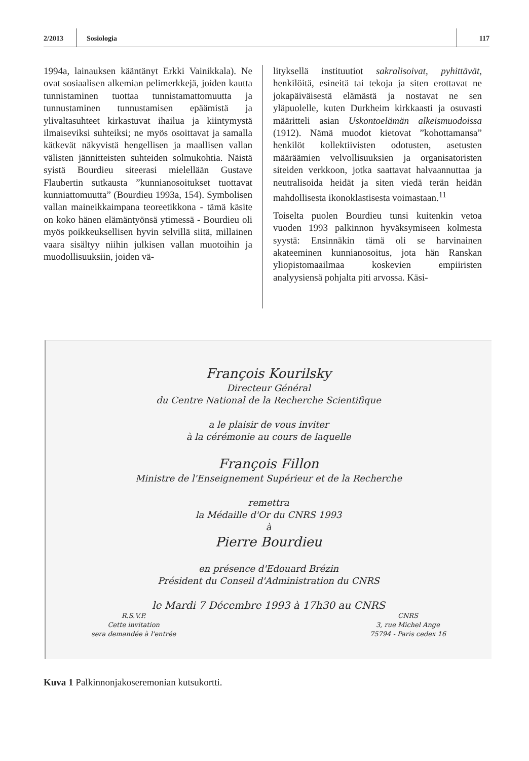2/2013 Sosiologia 117
1994a, lainauksen kääntänyt Erkki Vainikkala). Ne ovat sosiaalisen alkemian pelimerkkejä, joiden kautta tunnistaminen tuottaa tunnistamattomuutta ja tunnustaminen tunnustamisen epäämistä ja ylivaltasuhteet kirkastuvat ihailua ja kiintymystä ilmaiseviksi suhteiksi; ne myös osoittavat ja samalla kätkevät näkyvistä hengellisen ja maallisen vallan välisten jännitteisten suhteiden solmukohtia. Näistä syistä Bourdieu siteerasi mielellään Gustave Flaubertin sutkausta ”kunnianosoitukset tuottavat kunniattomuutta” (Bourdieu 1993a, 154). Symbolisen vallan maineikkaimpana teoreetikkona - tämä käsite on koko hänen elämäntyönsä ytimessä - Bourdieu oli myös poikkeuksellisen hyvin selvillä siitä, millainen vaara sisältyy niihin julkisen vallan muotoihin ja muodollisuuksiin, joiden vä-
lityksellä instituutiot sakralisoivat, pyhittävät, henkilöitä, esineitä tai tekoja ja siten erottavat ne jokapäiväisestä elämästä ja nostavat ne sen yläpuolelle, kuten Durkheim kirkkaasti ja osuvasti määritteli asian Uskontoelämän alkeismuodoissa (1912). Nämä muodot kietovat ”kohottamansa” henkilöt kollektiivisten odotusten, asetusten määräämien velvollisuuksien ja organisatoristen siteiden verkkoon, jotka saattavat halvaannuttaa ja neutralisoida heidät ja siten viedä terän heidän mahdollisesta ikonoklastisesta voimastaan.<sup>11</sup>
Toiselta puolen Bourdieu tunsi kuitenkin vetoa vuoden 1993 palkinnon hyväksymiseen kolmesta syystä: Ensinnäkin tämä oli se harvinainen akateeminen kunnianosoitus, jota hän Ranskan yliopistomaailmaa koskevien empiiristen analyysiensä pohjalta piti arvossa. Käsi-
François Kourilsky
Directeur Général
du Centre National de la Recherche Scientifique
a le plaisir de vous inviter
à la cérémonie au cours de laquelle
François Fillon
Ministre de l'Enseignement Supérieur et de la Recherche
remettra
la Médaille d'Or du CNRS 1993
à
Pierre Bourdieu
en présence d'Edouard Brézin
Président du Conseil d'Administration du CNRS
le Mardi 7 Décembre 1993 à 17h30 au CNRS
R.S.V.P.
Cette invitation
sera demandée à l'entrée
CNRS
3, rue Michel Ange
75794 - Paris cedex 16
Kuva 1 Palkinnonjakoseremonian kutsukortti.